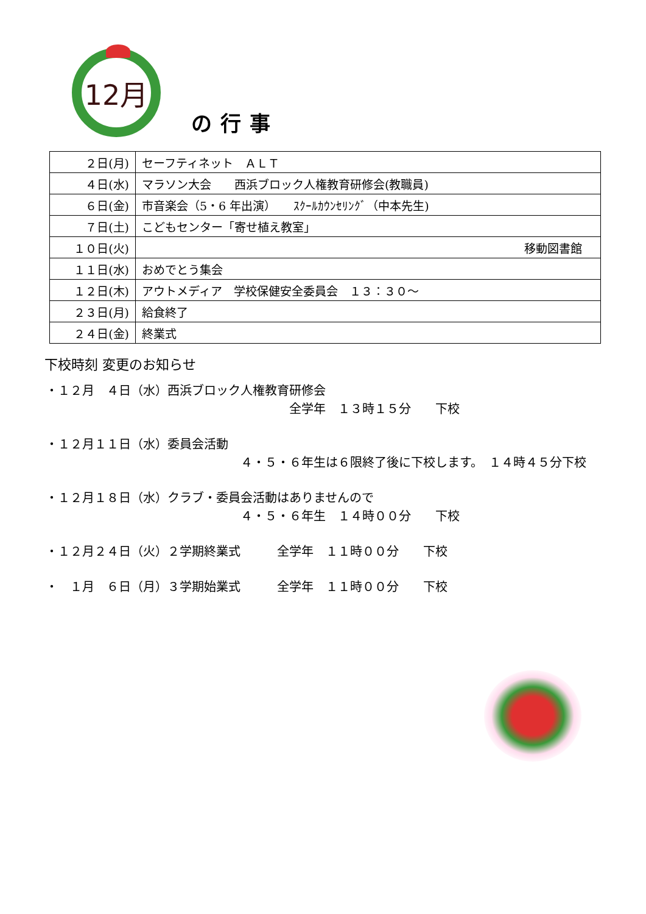12月
の行事
| ２日(月) | セーフティネット ＡＬＴ |
| ４日(水) | マラソン大会 西浜ブロック人権教育研修会(教職員) |
| ６日(金) | 市音楽会（5・6 年出演） ｽｸｰﾙｶｳﾝｾﾘﾝｸﾞ（中本先生) |
| ７日(土) | こどもセンター「寄せ植え教室」 |
| １０日(火) | 移動図書館 |
| １１日(水) | おめでとう集会 |
| １２日(木) | アウトメディア 学校保健安全委員会 １３：３０～ |
| ２３日(月) | 給食終了 |
| ２４日(金) | 終業式 |
下校時刻 変更のお知らせ
・１２月　４日（水）西浜ブロック人権教育研修会
全学年　１３時１５分　　下校
・１２月１１日（水）委員会活動
４・５・６年生は６限終了後に下校します。　１４時４５分下校
・１２月１８日（水）クラブ・委員会活動はありませんので
４・５・６年生　１４時００分　　下校
・１２月２４日（火）２学期終業式　　　全学年　１１時００分　　下校
・　１月　６日（月）３学期始業式　　　全学年　１１時００分　　下校